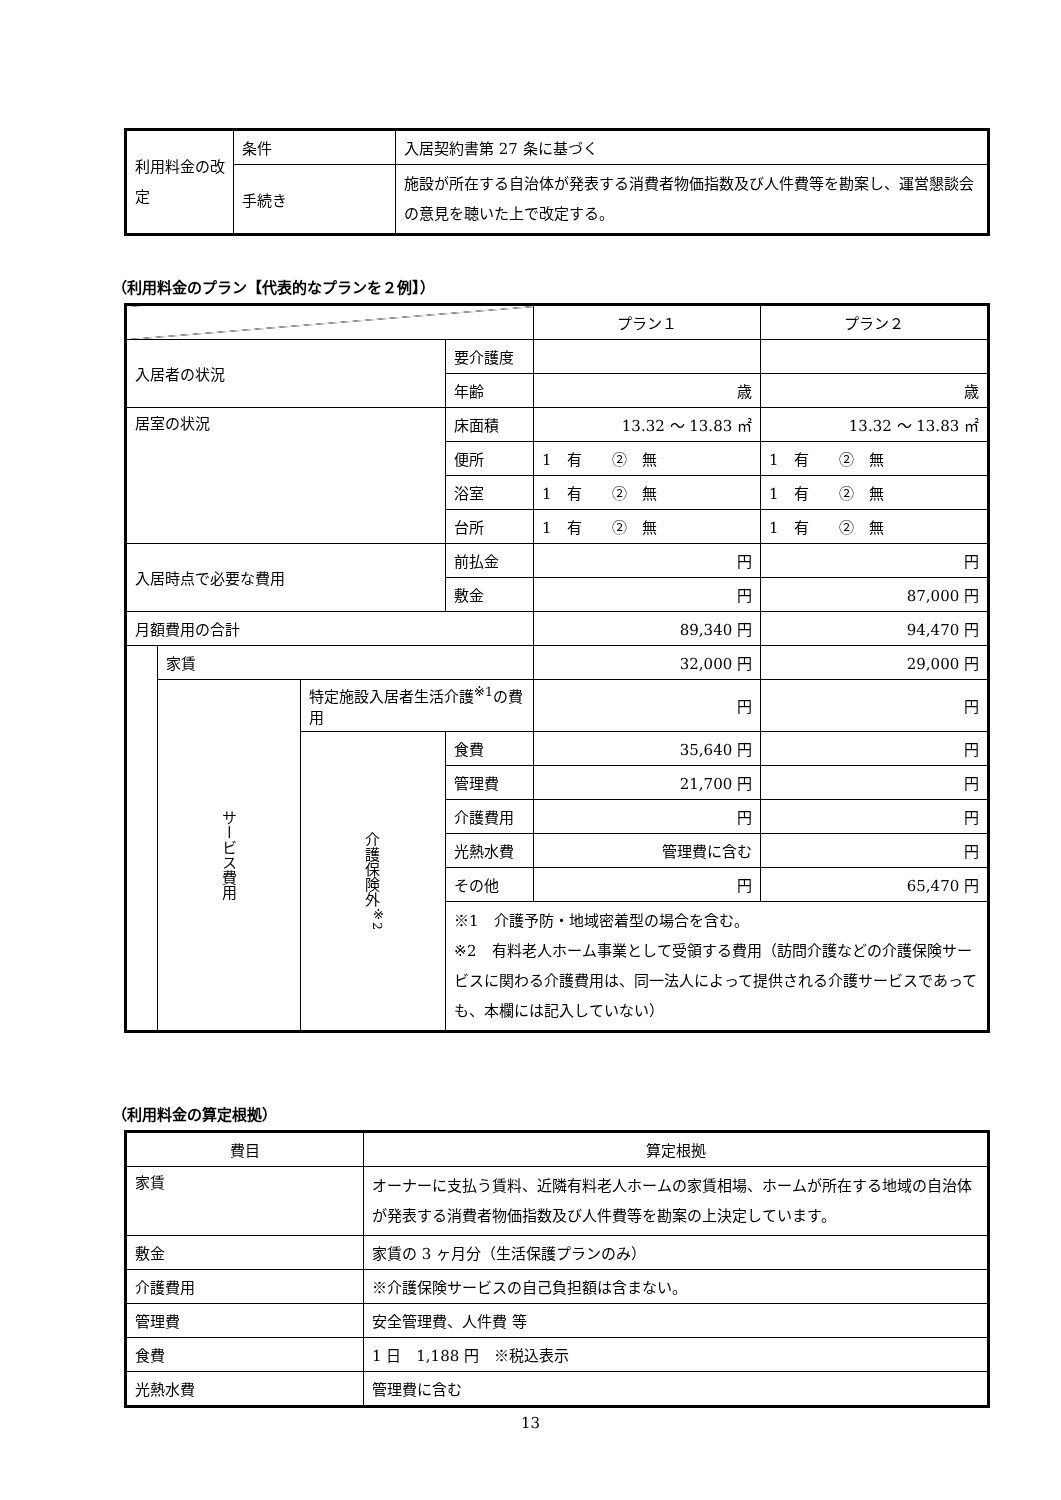| 利用料金の改定 | 条件 | 入居契約書第 27 条に基づく |
| | 手続き | 施設が所在する自治体が発表する消費者物価指数及び人件費等を勘案し、運営懇談会の意見を聴いた上で改定する。 |
（利用料金のプラン【代表的なプランを２例】）
| | | | | プラン１ | プラン２ |
| 入居者の状況 | | | 要介護度 | | |
| | | | 年齢 | 歳 | 歳 |
| 居室の状況 | | | 床面積 | 13.32 ～ 13.83 ㎡ | 13.32 ～ 13.83 ㎡ |
| | | | 便所 | 1 有 ② 無 | 1 有 ② 無 |
| | | | 浴室 | 1 有 ② 無 | 1 有 ② 無 |
| | | | 台所 | 1 有 ② 無 | 1 有 ② 無 |
| 入居時点で必要な費用 | | | 前払金 | 円 | 円 |
| | | | 敷金 | 円 | 87,000 円 |
| 月額費用の合計 | | | | 89,340 円 | 94,470 円 |
| | 家賃 | | | 32,000 円 | 29,000 円 |
| | サービス費用 | 特定施設入居者生活介護<sup>※1</sup>の費用 | | 円 | 円 |
| | | 介護保険外<sup>※2</sup> | 食費 | 35,640 円 | 円 |
| | | | 管理費 | 21,700 円 | 円 |
| | | | 介護費用 | 円 | 円 |
| | | | 光熱水費 | 管理費に含む | 円 |
| | | | その他 | 円 | 65,470 円 |
| | | | ※1 介護予防・地域密着型の場合を含む。 ※2 有料老人ホーム事業として受領する費用（訪問介護などの介護保険サービスに関わる介護費用は、同一法人によって提供される介護サービスであっても、本欄には記入していない） | | |
（利用料金の算定根拠）
| 費目 | 算定根拠 |
| 家賃 | オーナーに支払う賃料、近隣有料老人ホームの家賃相場、ホームが所在する地域の自治体が発表する消費者物価指数及び人件費等を勘案の上決定しています。 |
| 敷金 | 家賃の 3 ヶ月分（生活保護プランのみ） |
| 介護費用 | ※介護保険サービスの自己負担額は含まない。 |
| 管理費 | 安全管理費、人件費 等 |
| 食費 | 1 日 1,188 円 ※税込表示 |
| 光熱水費 | 管理費に含む |
13